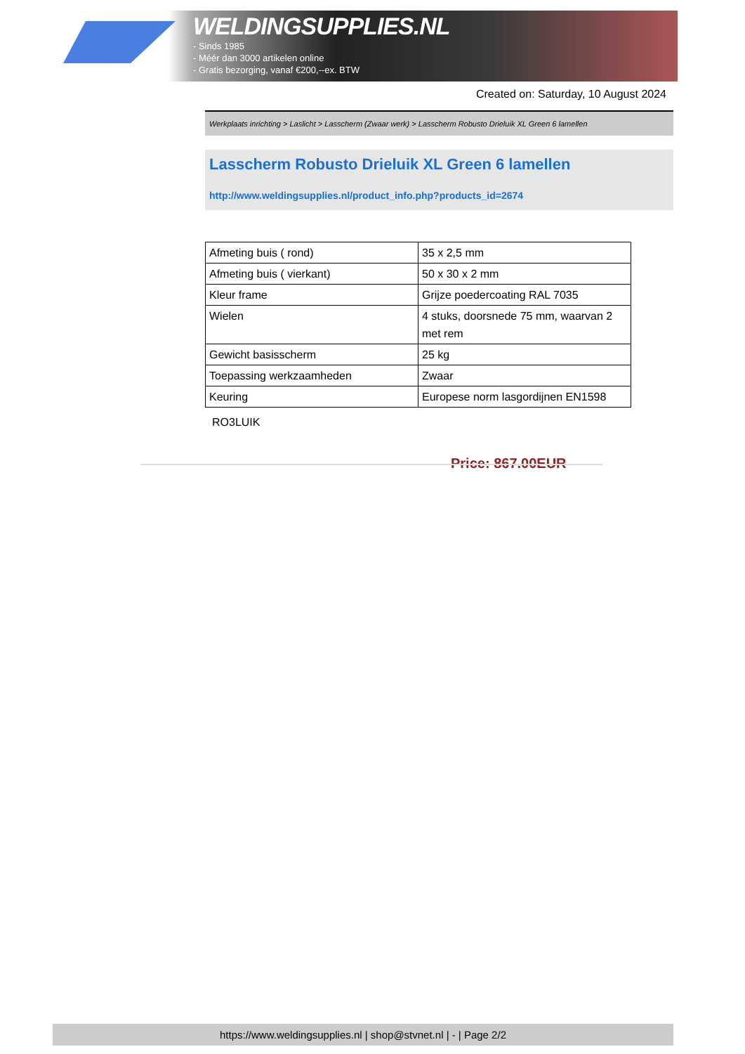WELDINGSUPPLIES.NL
- Sinds 1985
- Méér dan 3000 artikelen online
- Gratis bezorging, vanaf €200,--ex. BTW
Created on: Saturday, 10 August 2024
Werkplaats inrichting > Laslicht > Lasscherm (Zwaar werk) > Lasscherm Robusto Drieluik XL Green 6 lamellen
Lasscherm Robusto Drieluik XL Green 6 lamellen
http://www.weldingsupplies.nl/product_info.php?products_id=2674
| Afmeting buis ( rond) | 35 x 2,5 mm |
| Afmeting buis ( vierkant) | 50 x 30 x 2 mm |
| Kleur frame | Grijze poedercoating RAL 7035 |
| Wielen | 4 stuks, doorsnede 75 mm, waarvan 2 met rem |
| Gewicht basisscherm | 25 kg |
| Toepassing werkzaamheden | Zwaar |
| Keuring | Europese norm lasgordijnen EN1598 |
RO3LUIK
Price: 867.00EUR
https://www.weldingsupplies.nl | shop@stvnet.nl | - | Page 2/2